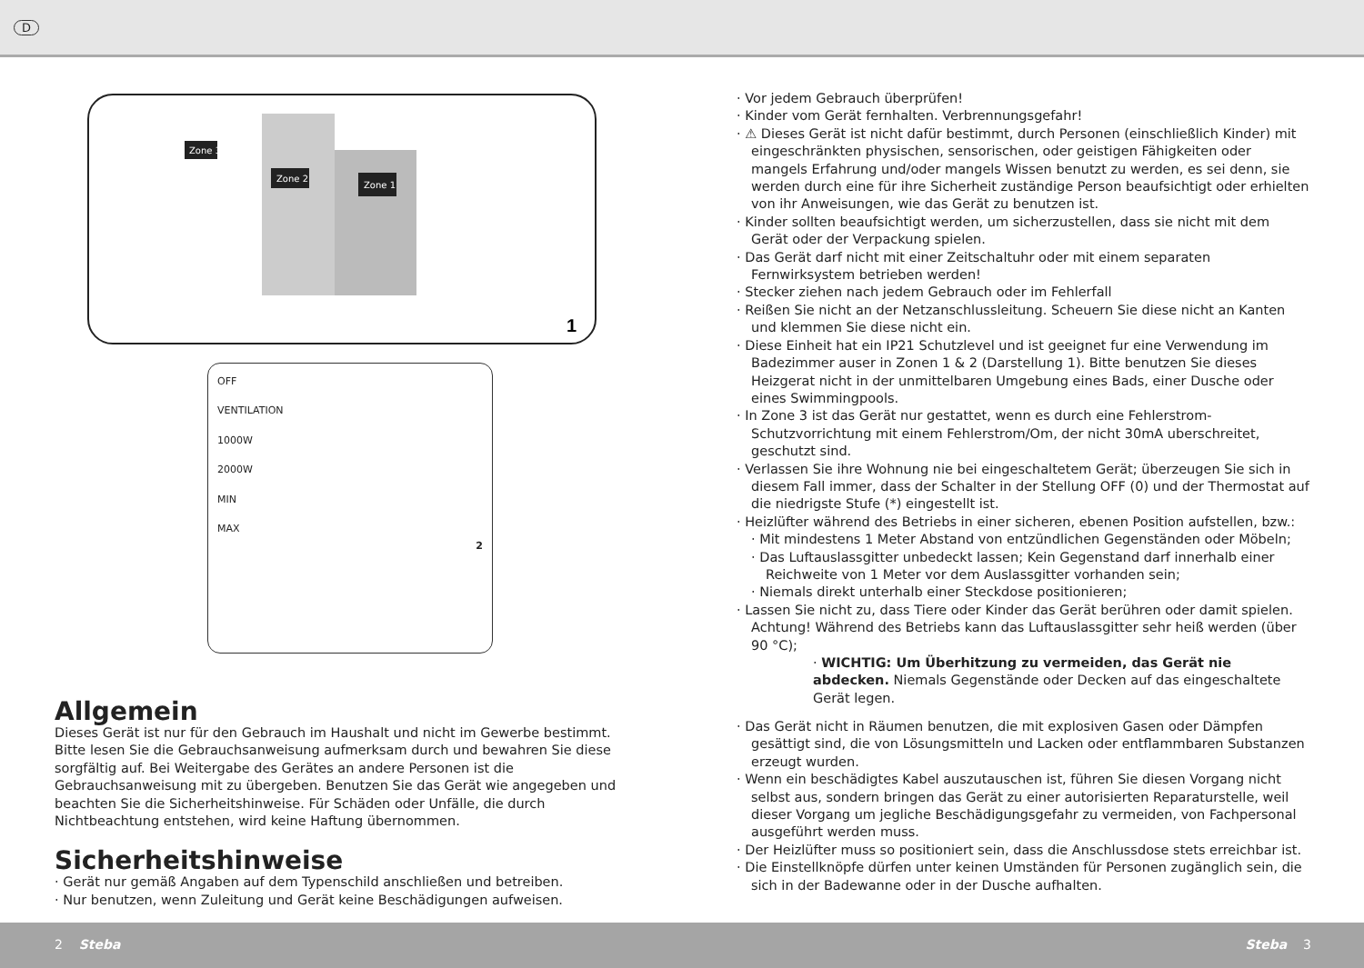D
Zone 3
Zone 2
Zone 1
1
OFF
VENTILATION
1000W
2000W
MIN
MAX
2
Allgemein
Dieses Gerät ist nur für den Gebrauch im Haushalt und nicht im Gewerbe bestimmt. Bitte lesen Sie die Gebrauchsanweisung aufmerksam durch und bewahren Sie diese sorgfältig auf. Bei Weitergabe des Gerätes an andere Personen ist die Gebrauchsanweisung mit zu übergeben. Benutzen Sie das Gerät wie angegeben und beachten Sie die Sicherheitshinweise. Für Schäden oder Unfälle, die durch Nichtbeachtung entstehen, wird keine Haftung übernommen.
Sicherheitshinweise
· Gerät nur gemäß Angaben auf dem Typenschild anschließen und betreiben.
· Nur benutzen, wenn Zuleitung und Gerät keine Beschädigungen aufweisen.
· Vor jedem Gebrauch überprüfen!
· Kinder vom Gerät fernhalten. Verbrennungsgefahr!
· ⚠ Dieses Gerät ist nicht dafür bestimmt, durch Personen (einschließlich Kinder) mit eingeschränkten physischen, sensorischen, oder geistigen Fähigkeiten oder mangels Erfahrung und/oder mangels Wissen benutzt zu werden, es sei denn, sie werden durch eine für ihre Sicherheit zuständige Person beaufsichtigt oder erhielten von ihr Anweisungen, wie das Gerät zu benutzen ist.
· Kinder sollten beaufsichtigt werden, um sicherzustellen, dass sie nicht mit dem Gerät oder der Verpackung spielen.
· Das Gerät darf nicht mit einer Zeitschaltuhr oder mit einem separaten Fernwirksystem betrieben werden!
· Stecker ziehen nach jedem Gebrauch oder im Fehlerfall
· Reißen Sie nicht an der Netzanschlussleitung. Scheuern Sie diese nicht an Kanten und klemmen Sie diese nicht ein.
· Diese Einheit hat ein IP21 Schutzlevel und ist geeignet fur eine Verwendung im Badezimmer auser in Zonen 1 & 2 (Darstellung 1). Bitte benutzen Sie dieses Heizgerat nicht in der unmittelbaren Umgebung eines Bads, einer Dusche oder eines Swimmingpools.
· In Zone 3 ist das Gerät nur gestattet, wenn es durch eine Fehlerstrom-Schutzvorrichtung mit einem Fehlerstrom/Om, der nicht 30mA uberschreitet, geschutzt sind.
· Verlassen Sie ihre Wohnung nie bei eingeschaltetem Gerät; überzeugen Sie sich in diesem Fall immer, dass der Schalter in der Stellung OFF (0) und der Thermostat auf die niedrigste Stufe (*) eingestellt ist.
· Heizlüfter während des Betriebs in einer sicheren, ebenen Position aufstellen, bzw.:
· Mit mindestens 1 Meter Abstand von entzündlichen Gegenständen oder Möbeln;
· Das Luftauslassgitter unbedeckt lassen; Kein Gegenstand darf innerhalb einer Reichweite von 1 Meter vor dem Auslassgitter vorhanden sein;
· Niemals direkt unterhalb einer Steckdose positionieren;
· Lassen Sie nicht zu, dass Tiere oder Kinder das Gerät berühren oder damit spielen. Achtung! Während des Betriebs kann das Luftauslassgitter sehr heiß werden (über 90 °C);
· WICHTIG: Um Überhitzung zu vermeiden, das Gerät nie abdecken. Niemals Gegenstände oder Decken auf das eingeschaltete Gerät legen.
· Das Gerät nicht in Räumen benutzen, die mit explosiven Gasen oder Dämpfen gesättigt sind, die von Lösungsmitteln und Lacken oder entflammbaren Substanzen erzeugt wurden.
· Wenn ein beschädigtes Kabel auszutauschen ist, führen Sie diesen Vorgang nicht selbst aus, sondern bringen das Gerät zu einer autorisierten Reparaturstelle, weil dieser Vorgang um jegliche Beschädigungsgefahr zu vermeiden, von Fachpersonal ausgeführt werden muss.
· Der Heizlüfter muss so positioniert sein, dass die Anschlussdose stets erreichbar ist.
· Die Einstellknöpfe dürfen unter keinen Umständen für Personen zugänglich sein, die sich in der Badewanne oder in der Dusche aufhalten.
2 Steba Steba 3